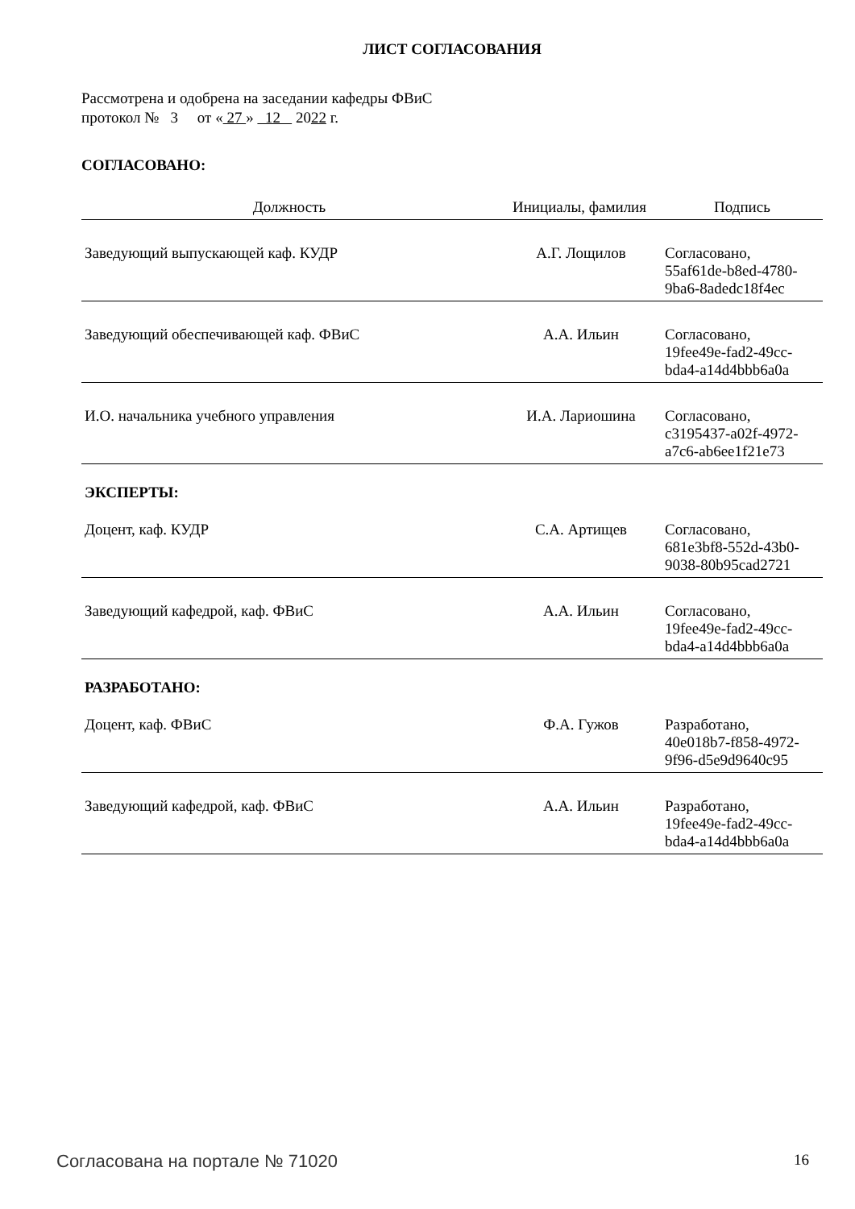ЛИСТ СОГЛАСОВАНИЯ
Рассмотрена и одобрена на заседании кафедры ФВиС
протокол № 3 от « 27 » 12 2022 г.
СОГЛАСОВАНО:
| Должность | Инициалы, фамилия | Подпись |
| --- | --- | --- |
| Заведующий выпускающей каф. КУДР | А.Г. Лощилов | Согласовано, 55af61de-b8ed-4780- 9ba6-8adedc18f4ec |
| Заведующий обеспечивающей каф. ФВиС | А.А. Ильин | Согласовано, 19fee49e-fad2-49cc- bda4-a14d4bbb6a0a |
| И.О. начальника учебного управления | И.А. Лариошина | Согласовано, c3195437-a02f-4972- a7c6-ab6ee1f21e73 |
ЭКСПЕРТЫ:
| Доцент, каф. КУДР | С.А. Артищев | Согласовано, 681e3bf8-552d-43b0- 9038-80b95cad2721 |
| Заведующий кафедрой, каф. ФВиС | А.А. Ильин | Согласовано, 19fee49e-fad2-49cc- bda4-a14d4bbb6a0a |
РАЗРАБОТАНО:
| Доцент, каф. ФВиС | Ф.А. Гужов | Разработано, 40e018b7-f858-4972- 9f96-d5e9d9640c95 |
| Заведующий кафедрой, каф. ФВиС | А.А. Ильин | Разработано, 19fee49e-fad2-49cc- bda4-a14d4bbb6a0a |
Согласована на портале № 71020 16